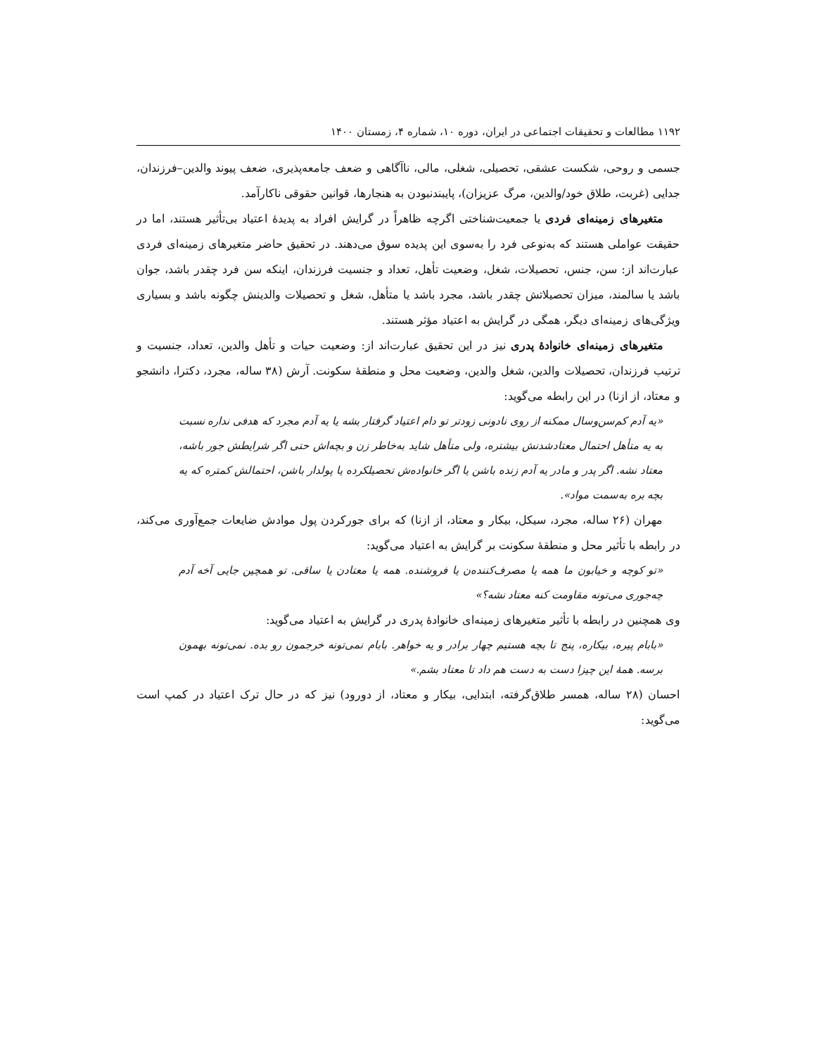۱۱۹۲ مطالعات و تحقیقات اجتماعی در ایران، دوره ۱۰، شماره ۴، زمستان ۱۴۰۰
جسمی و روحی، شکست عشقی، تحصیلی، شغلی، مالی، ناآگاهی و ضعف جامعه‌پذیری، ضعف پیوند والدین–فرزندان، جدایی (غربت، طلاق خود/والدین، مرگ عزیزان)، پایبندنبودن به هنجارها، قوانین حقوقی ناکارآمد.
متغیرهای زمینه‌ای فردی یا جمعیت‌شناختی اگرچه ظاهراً در گرایش افراد به پدیدهٔ اعتیاد بی‌تأثیر هستند، اما در حقیقت عواملی هستند که به‌نوعی فرد را به‌سوی این پدیده سوق می‌دهند. در تحقیق حاضر متغیرهای زمینه‌ای فردی عبارت‌اند از: سن، جنس، تحصیلات، شغل، وضعیت تأهل، تعداد و جنسیت فرزندان، اینکه سن فرد چقدر باشد، جوان باشد یا سالمند، میزان تحصیلاتش چقدر باشد، مجرد باشد یا متأهل، شغل و تحصیلات والدینش چگونه باشد و بسیاری ویژگی‌های زمینه‌ای دیگر، همگی در گرایش به اعتیاد مؤثر هستند.
متغیرهای زمینه‌ای خانوادهٔ پدری نیز در این تحقیق عبارت‌اند از: وضعیت حیات و تأهل والدین، تعداد، جنسیت و ترتیب فرزندان، تحصیلات والدین، شغل والدین، وضعیت محل و منطقهٔ سکونت. آرش (۳۸ ساله، مجرد، دکترا، دانشجو و معتاد، از ازنا) در این رابطه می‌گوید:
«یه آدم کم‌سن‌وسال ممکنه از روی نادونی زودتر تو دام اعتیاد گرفتار بشه یا یه آدم مجرد که هدفی نداره نسبت به یه متأهل احتمال معتادشدنش بیشتره، ولی متأهل شاید به‌خاطر زن و بچه‌اش حتی اگر شرایطش جور باشه، معتاد نشه. اگر پدر و مادر یه آدم زنده باشن یا اگر خانواده‌ش تحصیلکرده یا پولدار باشن، احتمالش کمتره که یه بچه بره به‌سمت مواد».
مهران (۲۶ ساله، مجرد، سیکل، بیکار و معتاد، از ازنا) که برای جورکردن پول موادش ضایعات جمع‌آوری می‌کند، در رابطه با تأثیر محل و منطقهٔ سکونت بر گرایش به اعتیاد می‌گوید:
«تو کوچه و خیابون ما همه یا مصرف‌کننده‌ن یا فروشنده. همه یا معتادن یا ساقی. تو همچین جایی آخه آدم چه‌جوری می‌تونه مقاومت کنه معتاد نشه؟»
وی همچنین در رابطه با تأثیر متغیرهای زمینه‌ای خانوادهٔ پدری در گرایش به اعتیاد می‌گوید:
«بابام پیره، بیکاره، پنج تا بچه هستیم چهار برادر و یه خواهر. بابام نمی‌تونه خرجمون رو بده. نمی‌تونه بهمون برسه. همهٔ این چیزا دست به دست هم داد تا معتاد بشم.»
احسان (۲۸ ساله، همسر طلاق‌گرفته، ابتدایی، بیکار و معتاد، از دورود) نیز که در حال ترک اعتیاد در کمپ است می‌گوید: